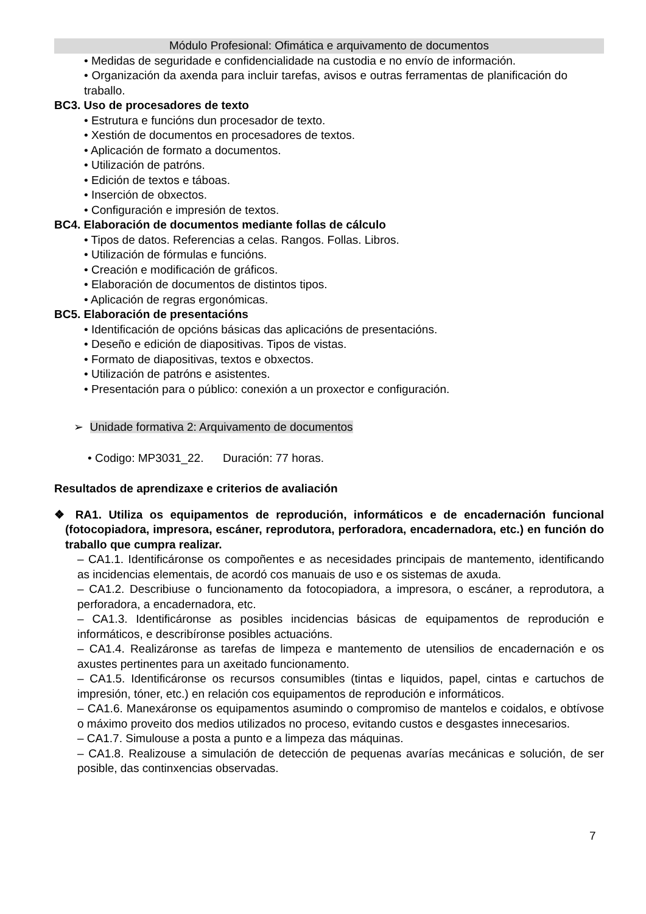Módulo Profesional: Ofimática e arquivamento de documentos
• Medidas de seguridade e confidencialidade na custodia e no envío de información.
• Organización da axenda para incluir tarefas, avisos e outras ferramentas de planificación do traballo.
BC3. Uso de procesadores de texto
• Estrutura e funcións dun procesador de texto.
• Xestión de documentos en procesadores de textos.
• Aplicación de formato a documentos.
• Utilización de patróns.
• Edición de textos e táboas.
• Inserción de obxectos.
• Configuración e impresión de textos.
BC4. Elaboración de documentos mediante follas de cálculo
• Tipos de datos. Referencias a celas. Rangos. Follas. Libros.
• Utilización de fórmulas e funcións.
• Creación e modificación de gráficos.
• Elaboración de documentos de distintos tipos.
• Aplicación de regras ergonómicas.
BC5. Elaboración de presentacións
• Identificación de opcións básicas das aplicacións de presentacións.
• Deseño e edición de diapositivas. Tipos de vistas.
• Formato de diapositivas, textos e obxectos.
• Utilización de patróns e asistentes.
• Presentación para o público: conexión a un proxector e configuración.
➢ Unidade formativa 2: Arquivamento de documentos
• Codigo: MP3031_22. Duración: 77 horas.
Resultados de aprendizaxe e criterios de avaliación
❖ RA1. Utiliza os equipamentos de reprodución, informáticos e de encadernación funcional (fotocopiadora, impresora, escáner, reprodutora, perforadora, encadernadora, etc.) en función do traballo que cumpra realizar.
– CA1.1. Identificáronse os compoñentes e as necesidades principais de mantemento, identificando as incidencias elementais, de acordó cos manuais de uso e os sistemas de axuda.
– CA1.2. Describiuse o funcionamento da fotocopiadora, a impresora, o escáner, a reprodutora, a perforadora, a encadernadora, etc.
– CA1.3. Identificáronse as posibles incidencias básicas de equipamentos de reprodución e informáticos, e describíronse posibles actuacións.
– CA1.4. Realizáronse as tarefas de limpeza e mantemento de utensilios de encadernación e os axustes pertinentes para un axeitado funcionamento.
– CA1.5. Identificáronse os recursos consumibles (tintas e liquidos, papel, cintas e cartuchos de impresión, tóner, etc.) en relación cos equipamentos de reprodución e informáticos.
– CA1.6. Manexáronse os equipamentos asumindo o compromiso de mantelos e coidalos, e obtívose o máximo proveito dos medios utilizados no proceso, evitando custos e desgastes innecesarios.
– CA1.7. Simulouse a posta a punto e a limpeza das máquinas.
– CA1.8. Realizouse a simulación de detección de pequenas avarías mecánicas e solución, de ser posible, das continxencias observadas.
7